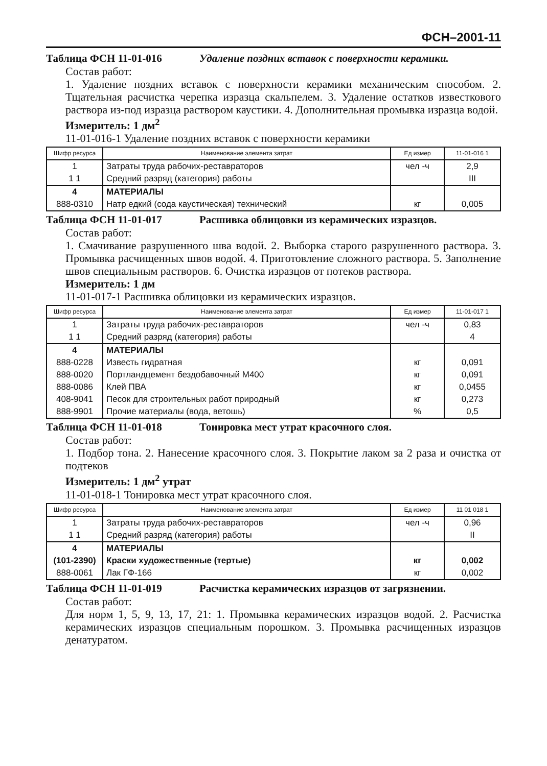ФСН–2001-11
Таблица ФСН 11-01-016 Удаление поздних вставок с поверхности керамики.
Состав работ:
1. Удаление поздних вставок с поверхности керамики механическим способом. 2. Тщательная расчистка черепка изразца скальпелем. 3. Удаление остатков известкового раствора из-под изразца раствором каустики. 4. Дополнительная промывка изразца водой.
Измеритель: 1 дм<sup>2</sup>
11-01-016-1 Удаление поздних вставок с поверхности керамики
| Шифр ресурса | Наименование элемента затрат | Ед измер | 11-01-016 1 |
| --- | --- | --- | --- |
| 1 | Затраты труда рабочих-реставраторов | чел -ч | 2,9 |
| 1 1 | Средний разряд (категория) работы | | III |
| 4 | МАТЕРИАЛЫ | | |
| 888-0310 | Натр едкий (сода каустическая) технический | кг | 0,005 |
Таблица ФСН 11-01-017 Расшивка облицовки из керамических изразцов.
Состав работ:
1. Смачивание разрушенного шва водой. 2. Выборка старого разрушенного раствора. 3. Промывка расчищенных швов водой. 4. Приготовление сложного раствора. 5. Заполнение швов специальным растворов. 6. Очистка изразцов от потеков раствора.
Измеритель: 1 дм
11-01-017-1 Расшивка облицовки из керамических изразцов.
| Шифр ресурса | Наименование элемента затрат | Ед измер | 11-01-017 1 |
| --- | --- | --- | --- |
| 1 | Затраты труда рабочих-реставраторов | чел -ч | 0,83 |
| 1 1 | Средний разряд (категория) работы | | 4 |
| 4 | МАТЕРИАЛЫ | | |
| 888-0228 | Известь гидратная | кг | 0,091 |
| 888-0020 | Портландцемент бездобавочный М400 | кг | 0,091 |
| 888-0086 | Клей ПВА | кг | 0,0455 |
| 408-9041 | Песок для строительных работ природный | кг | 0,273 |
| 888-9901 | Прочие материалы (вода, ветошь) | % | 0,5 |
Таблица ФСН 11-01-018 Тонировка мест утрат красочного слоя.
Состав работ:
1. Подбор тона. 2. Нанесение красочного слоя. 3. Покрытие лаком за 2 раза и очистка от подтеков
Измеритель: 1 дм<sup>2</sup> утрат
11-01-018-1 Тонировка мест утрат красочного слоя.
| Шифр ресурса | Наименование элемента затрат | Ед измер | 11 01 018 1 |
| --- | --- | --- | --- |
| 1 | Затраты труда рабочих-реставраторов | чел -ч | 0,96 |
| 1 1 | Средний разряд (категория) работы | | II |
| 4 | МАТЕРИАЛЫ | | |
| (101-2390) | Краски художественные (тертые) | кг | 0,002 |
| 888-0061 | Лак ГФ-166 | кг | 0,002 |
Таблица ФСН 11-01-019 Расчистка керамических изразцов от загрязнении.
Состав работ:
Для норм 1, 5, 9, 13, 17, 21: 1. Промывка керамических изразцов водой. 2. Расчистка керамических изразцов специальным порошком. 3. Промывка расчищенных изразцов денатуратом.